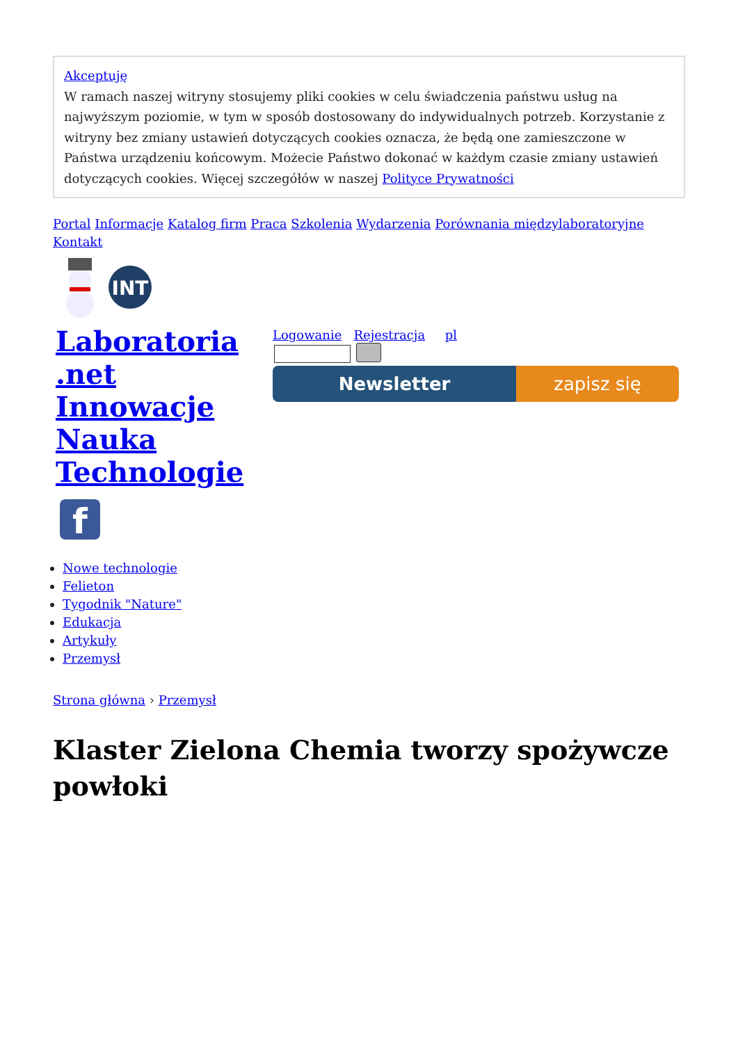Akceptuję
W ramach naszej witryny stosujemy pliki cookies w celu świadczenia państwu usług na najwyższym poziomie, w tym w sposób dostosowany do indywidualnych potrzeb. Korzystanie z witryny bez zmiany ustawień dotyczących cookies oznacza, że będą one zamieszczone w Państwa urządzeniu końcowym. Możecie Państwo dokonać w każdym czasie zmiany ustawień dotyczących cookies. Więcej szczegółów w naszej Polityce Prywatności
Portal Informacje Katalog firm Praca Szkolenia Wydarzenia Porównania międzylaboratoryjne Kontakt
INT
Laboratoria .net Innowacje Nauka Technologie
f
Logowanie Rejestracja pl
Newsletter zapisz się
Nowe technologie
Felieton
Tygodnik "Nature"
Edukacja
Artykuły
Przemysł
Strona główna › Przemysł
Klaster Zielona Chemia tworzy spożywcze powłoki